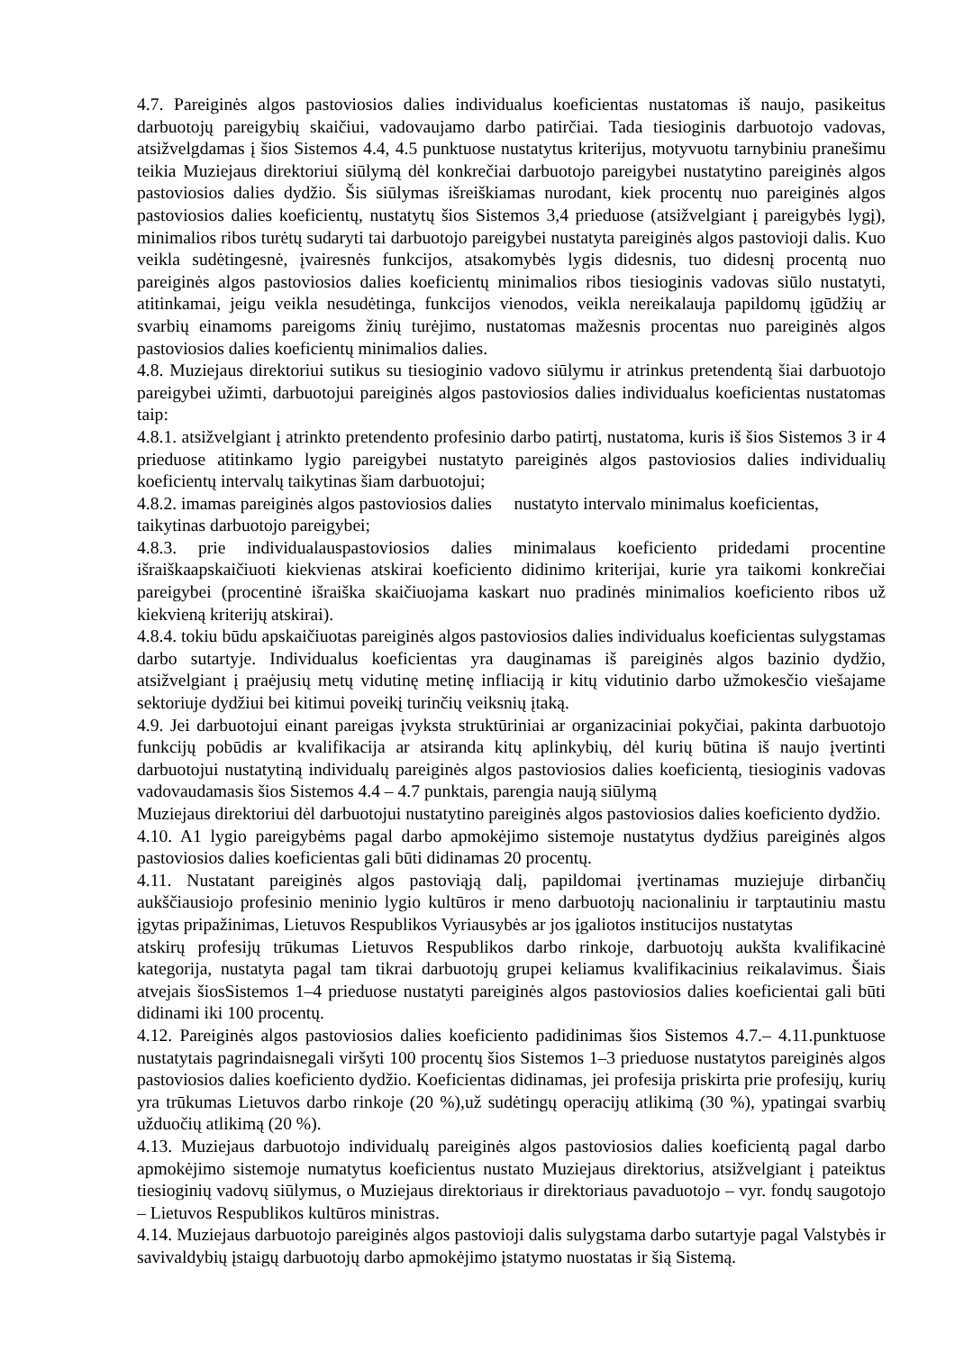4.7. Pareiginės algos pastoviosios dalies individualus koeficientas nustatomas iš naujo, pasikeitus darbuotojų pareigybių skaičiui, vadovaujamo darbo patirčiai. Tada tiesioginis darbuotojo vadovas, atsižvelgdamas į šios Sistemos 4.4, 4.5 punktuose nustatytus kriterijus, motyvuotu tarnybiniu pranešimu teikia Muziejaus direktoriui siūlymą dėl konkrečiai darbuotojo pareigybei nustatytino pareiginės algos pastoviosios dalies dydžio. Šis siūlymas išreiškiamas nurodant, kiek procentų nuo pareiginės algos pastoviosios dalies koeficientų, nustatytų šios Sistemos 3,4 prieduose (atsižvelgiant į pareigybės lygį), minimalios ribos turėtų sudaryti tai darbuotojo pareigybei nustatyta pareiginės algos pastovioji dalis. Kuo veikla sudėtingesnė, įvairesnės funkcijos, atsakomybės lygis didesnis, tuo didesnį procentą nuo pareiginės algos pastoviosios dalies koeficientų minimalios ribos tiesioginis vadovas siūlo nustatyti, atitinkamai, jeigu veikla nesudėtinga, funkcijos vienodos, veikla nereikalauja papildomų įgūdžių ar svarbių einamoms pareigoms žinių turėjimo, nustatomas mažesnis procentas nuo pareiginės algos pastoviosios dalies koeficientų minimalios dalies.
4.8. Muziejaus direktoriui sutikus su tiesioginio vadovo siūlymu ir atrinkus pretendentą šiai darbuotojo pareigybei užimti, darbuotojui pareiginės algos pastoviosios dalies individualus koeficientas nustatomas taip:
4.8.1. atsižvelgiant į atrinkto pretendento profesinio darbo patirtį, nustatoma, kuris iš šios Sistemos 3 ir 4 prieduose atitinkamo lygio pareigybei nustatyto pareiginės algos pastoviosios dalies individualių koeficientų intervalų taikytinas šiam darbuotojui;
4.8.2. imamas pareiginės algos pastoviosios dalies nustatyto intervalo minimalus koeficientas, taikytinas darbuotojo pareigybei;
4.8.3. prie individualauspastoviosios dalies minimalaus koeficiento pridedami procentine išraiškaapskaičiuoti kiekvienas atskirai koeficiento didinimo kriterijai, kurie yra taikomi konkrečiai pareigybei (procentinė išraiška skaičiuojama kaskart nuo pradinės minimalios koeficiento ribos už kiekvieną kriterijų atskirai).
4.8.4. tokiu būdu apskaičiuotas pareiginės algos pastoviosios dalies individualus koeficientas sulygstamas darbo sutartyje. Individualus koeficientas yra dauginamas iš pareiginės algos bazinio dydžio, atsižvelgiant į praėjusių metų vidutinę metinę infliaciją ir kitų vidutinio darbo užmokesčio viešajame sektoriuje dydžiui bei kitimui poveikį turinčių veiksnių įtaką.
4.9. Jei darbuotojui einant pareigas įvyksta struktūriniai ar organizaciniai pokyčiai, pakinta darbuotojo funkcijų pobūdis ar kvalifikacija ar atsiranda kitų aplinkybių, dėl kurių būtina iš naujo įvertinti darbuotojui nustatytiną individualų pareiginės algos pastoviosios dalies koeficientą, tiesioginis vadovas vadovaudamasis šios Sistemos 4.4 – 4.7 punktais, parengia naują siūlymą
Muziejaus direktoriui dėl darbuotojui nustatytino pareiginės algos pastoviosios dalies koeficiento dydžio.
4.10. A1 lygio pareigybėms pagal darbo apmokėjimo sistemoje nustatytus dydžius pareiginės algos pastoviosios dalies koeficientas gali būti didinamas 20 procentų.
4.11. Nustatant pareiginės algos pastoviąją dalį, papildomai įvertinamas muziejuje dirbančių aukščiausiojo profesinio meninio lygio kultūros ir meno darbuotojų nacionaliniu ir tarptautiniu mastu įgytas pripažinimas, Lietuvos Respublikos Vyriausybės ar jos įgaliotos institucijos nustatytas
atskirų profesijų trūkumas Lietuvos Respublikos darbo rinkoje, darbuotojų aukšta kvalifikacinė kategorija, nustatyta pagal tam tikrai darbuotojų grupei keliamus kvalifikacinius reikalavimus. Šiais atvejais šiosSistemos 1–4 prieduose nustatyti pareiginės algos pastoviosios dalies koeficientai gali būti didinami iki 100 procentų.
4.12. Pareiginės algos pastoviosios dalies koeficiento padidinimas šios Sistemos 4.7.– 4.11.punktuose nustatytais pagrindaisnegali viršyti 100 procentų šios Sistemos 1–3 prieduose nustatytos pareiginės algos pastoviosios dalies koeficiento dydžio. Koeficientas didinamas, jei profesija priskirta prie profesijų, kurių yra trūkumas Lietuvos darbo rinkoje (20 %),už sudėtingų operacijų atlikimą (30 %), ypatingai svarbių užduočių atlikimą (20 %).
4.13. Muziejaus darbuotojo individualų pareiginės algos pastoviosios dalies koeficientą pagal darbo apmokėjimo sistemoje numatytus koeficientus nustato Muziejaus direktorius, atsižvelgiant į pateiktus tiesioginių vadovų siūlymus, o Muziejaus direktoriaus ir direktoriaus pavaduotojo – vyr. fondų saugotojo – Lietuvos Respublikos kultūros ministras.
4.14. Muziejaus darbuotojo pareiginės algos pastovioji dalis sulygstama darbo sutartyje pagal Valstybės ir savivaldybių įstaigų darbuotojų darbo apmokėjimo įstatymo nuostatas ir šią Sistemą.